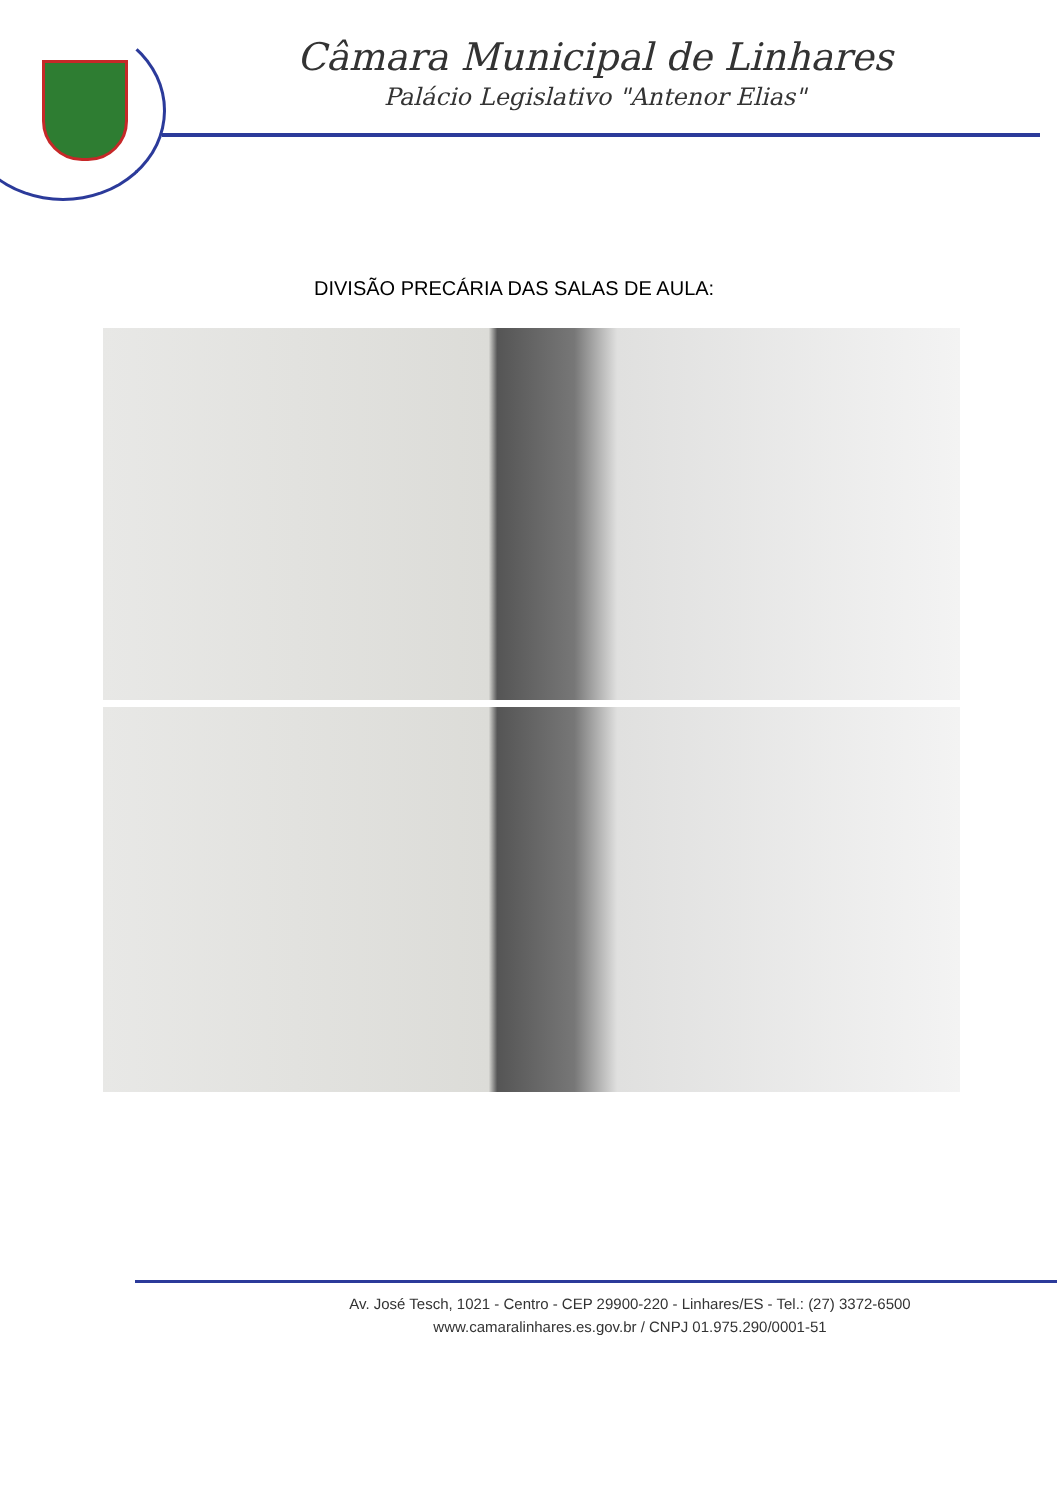Câmara Municipal de Linhares
Palácio Legislativo "Antenor Elias"
DIVISÃO PRECÁRIA DAS SALAS DE AULA:
Av. José Tesch, 1021 - Centro - CEP 29900-220 - Linhares/ES - Tel.: (27) 3372-6500
www.camaralinhares.es.gov.br / CNPJ 01.975.290/0001-51